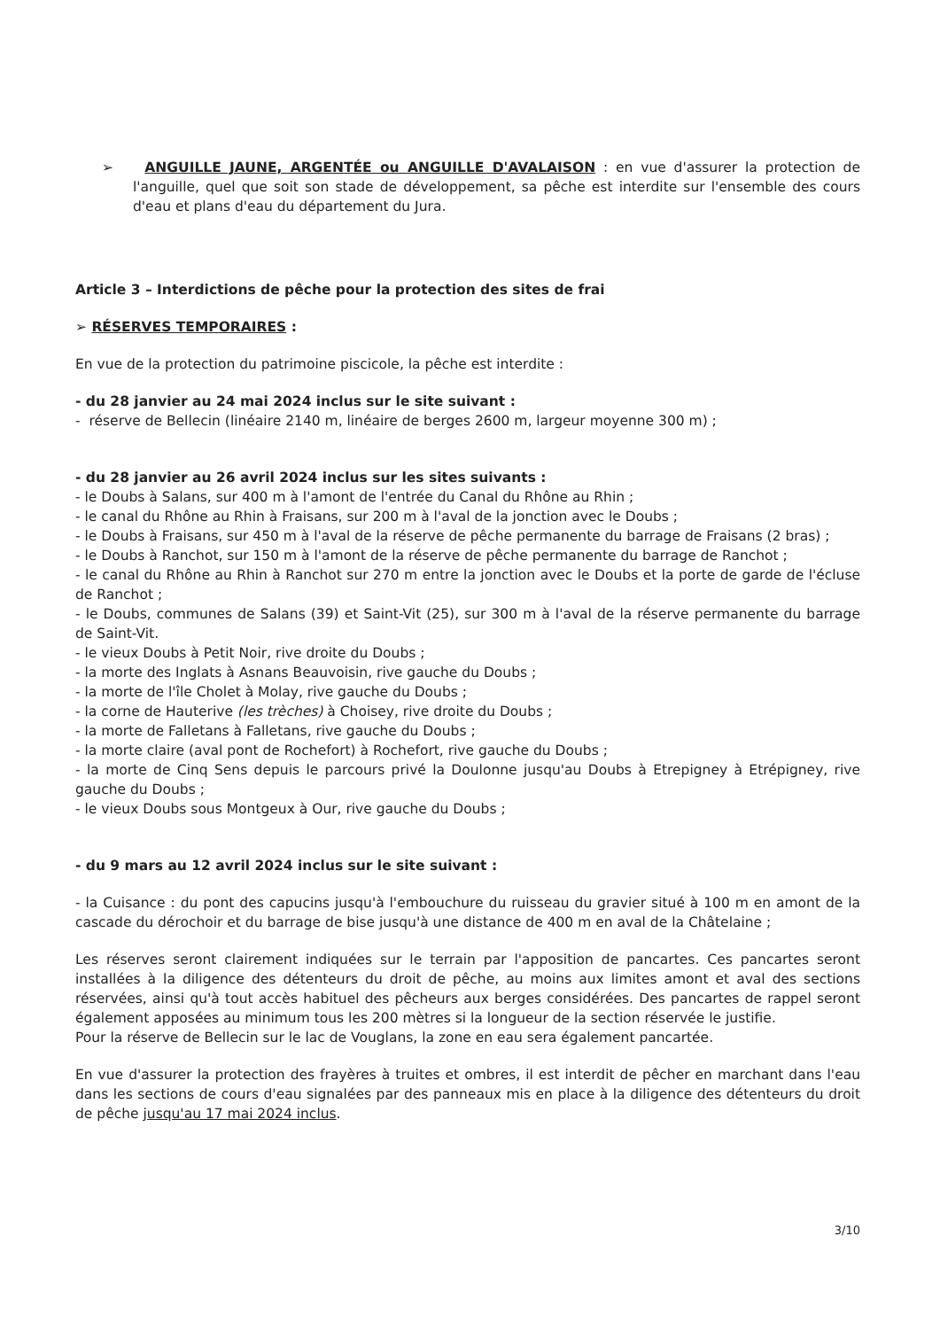➢ ANGUILLE JAUNE, ARGENTÉE ou ANGUILLE D'AVALAISON : en vue d'assurer la protection de l'anguille, quel que soit son stade de développement, sa pêche est interdite sur l'ensemble des cours d'eau et plans d'eau du département du Jura.
Article 3 – Interdictions de pêche pour la protection des sites de frai
➢ RÉSERVES TEMPORAIRES :
En vue de la protection du patrimoine piscicole, la pêche est interdite :
- du 28 janvier au 24 mai 2024 inclus sur le site suivant :
- réserve de Bellecin (linéaire 2140 m, linéaire de berges 2600 m, largeur moyenne 300 m) ;
- du 28 janvier au 26 avril 2024 inclus sur les sites suivants :
- le Doubs à Salans, sur 400 m à l'amont de l'entrée du Canal du Rhône au Rhin ;
- le canal du Rhône au Rhin à Fraisans, sur 200 m à l'aval de la jonction avec le Doubs ;
- le Doubs à Fraisans, sur 450 m à l'aval de la réserve de pêche permanente du barrage de Fraisans (2 bras) ;
- le Doubs à Ranchot, sur 150 m à l'amont de la réserve de pêche permanente du barrage de Ranchot ;
- le canal du Rhône au Rhin à Ranchot sur 270 m entre la jonction avec le Doubs et la porte de garde de l'écluse de Ranchot ;
- le Doubs, communes de Salans (39) et Saint-Vit (25), sur 300 m à l'aval de la réserve permanente du barrage de Saint-Vit.
- le vieux Doubs à Petit Noir, rive droite du Doubs ;
- la morte des Inglats à Asnans Beauvoisin, rive gauche du Doubs ;
- la morte de l'île Cholet à Molay, rive gauche du Doubs ;
- la corne de Hauterive (les trèches) à Choisey, rive droite du Doubs ;
- la morte de Falletans à Falletans, rive gauche du Doubs ;
- la morte claire (aval pont de Rochefort) à Rochefort, rive gauche du Doubs ;
- la morte de Cinq Sens depuis le parcours privé la Doulonne jusqu'au Doubs à Etrepigney à Etrépigney, rive gauche du Doubs ;
- le vieux Doubs sous Montgeux à Our, rive gauche du Doubs ;
- du 9 mars au 12 avril 2024 inclus sur le site suivant :
- la Cuisance : du pont des capucins jusqu'à l'embouchure du ruisseau du gravier situé à 100 m en amont de la cascade du dérochoir et du barrage de bise jusqu'à une distance de 400 m en aval de la Châtelaine ;
Les réserves seront clairement indiquées sur le terrain par l'apposition de pancartes. Ces pancartes seront installées à la diligence des détenteurs du droit de pêche, au moins aux limites amont et aval des sections réservées, ainsi qu'à tout accès habituel des pêcheurs aux berges considérées. Des pancartes de rappel seront également apposées au minimum tous les 200 mètres si la longueur de la section réservée le justifie.
Pour la réserve de Bellecin sur le lac de Vouglans, la zone en eau sera également pancartée.
En vue d'assurer la protection des frayères à truites et ombres, il est interdit de pêcher en marchant dans l'eau dans les sections de cours d'eau signalées par des panneaux mis en place à la diligence des détenteurs du droit de pêche jusqu'au 17 mai 2024 inclus.
3/10